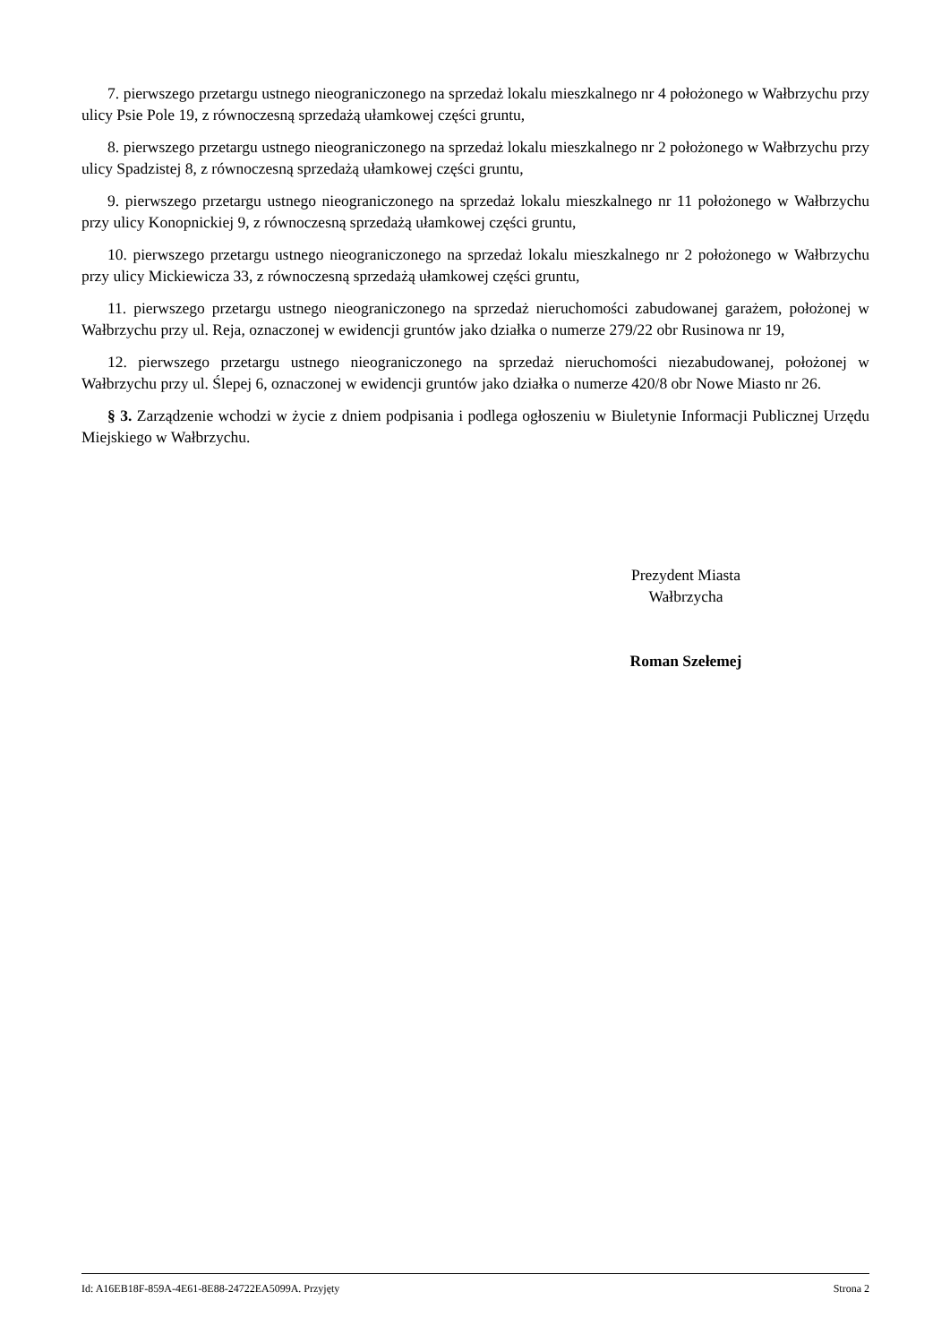7. pierwszego przetargu ustnego nieograniczonego na sprzedaż lokalu mieszkalnego nr 4 położonego w Wałbrzychu przy ulicy Psie Pole 19, z równoczesną sprzedażą ułamkowej części gruntu,
8. pierwszego przetargu ustnego nieograniczonego na sprzedaż lokalu mieszkalnego nr 2 położonego w Wałbrzychu przy ulicy Spadzistej 8, z równoczesną sprzedażą ułamkowej części gruntu,
9. pierwszego przetargu ustnego nieograniczonego na sprzedaż lokalu mieszkalnego nr 11 położonego w Wałbrzychu przy ulicy Konopnickiej 9, z równoczesną sprzedażą ułamkowej części gruntu,
10. pierwszego przetargu ustnego nieograniczonego na sprzedaż lokalu mieszkalnego nr 2 położonego w Wałbrzychu przy ulicy Mickiewicza 33, z równoczesną sprzedażą ułamkowej części gruntu,
11. pierwszego przetargu ustnego nieograniczonego na sprzedaż nieruchomości zabudowanej garażem, położonej w Wałbrzychu przy ul. Reja, oznaczonej w ewidencji gruntów jako działka o numerze 279/22 obr Rusinowa nr 19,
12. pierwszego przetargu ustnego nieograniczonego na sprzedaż nieruchomości niezabudowanej, położonej w Wałbrzychu przy ul. Ślepej 6, oznaczonej w ewidencji gruntów jako działka o numerze 420/8 obr Nowe Miasto nr 26.
§ 3. Zarządzenie wchodzi w życie z dniem podpisania i podlega ogłoszeniu w Biuletynie Informacji Publicznej Urzędu Miejskiego w Wałbrzychu.
Prezydent Miasta
Wałbrzycha
Roman Szełemej
Id: A16EB18F-859A-4E61-8E88-24722EA5099A. Przyjęty Strona 2